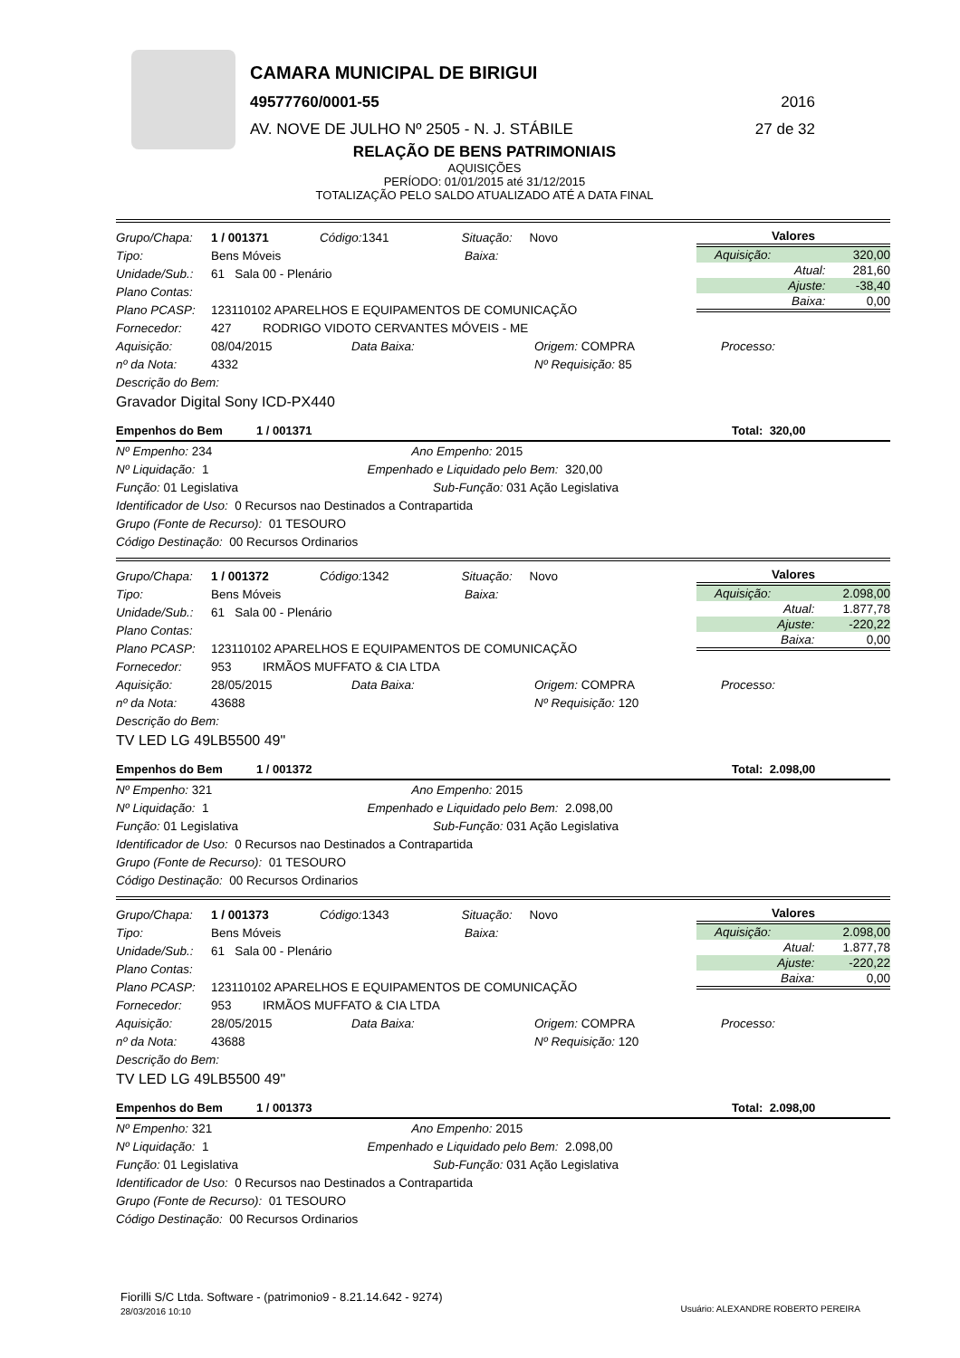CAMARA MUNICIPAL DE BIRIGUI
49577760/0001-55 2016
AV. NOVE DE JULHO Nº 2505 - N. J. STÁBILE
27 de 32
RELAÇÃO DE BENS PATRIMONIAIS
AQUISIÇÕES
PERÍODO: 01/01/2015 até 31/12/2015
TOTALIZAÇÃO PELO SALDO ATUALIZADO ATÉ A DATA FINAL
| Valores | |
| --- | --- |
| Aquisição: | 320,00 |
| Atual: | 281,60 |
| Ajuste: | -38,40 |
| Baixa: | 0,00 |
Grupo/Chapa: 1 / 001371 Código: 1341 Situação: Novo
Tipo: Bens Móveis Baixa:
Unidade/Sub.: 61 Sala 00 - Plenário
Plano Contas:
Plano PCASP: 123110102 APARELHOS E EQUIPAMENTOS DE COMUNICAÇÃO
Fornecedor: 427 RODRIGO VIDOTO CERVANTES MÓVEIS - ME
Aquisição: 08/04/2015 Data Baixa: Origem: COMPRA Processo:
nº da Nota: 4332 Nº Requisição: 85
Descrição do Bem:
Gravador Digital Sony ICD-PX440
Empenhos do Bem 1 / 001371 Total: 320,00
Nº Empenho: 234 Ano Empenho: 2015
Nº Liquidação: 1 Empenhado e Liquidado pelo Bem: 320,00
Função: 01 Legislativa Sub-Função: 031 Ação Legislativa
Identificador de Uso: 0 Recursos nao Destinados a Contrapartida
Grupo (Fonte de Recurso): 01 TESOURO
Código Destinação: 00 Recursos Ordinarios
| Valores | |
| --- | --- |
| Aquisição: | 2.098,00 |
| Atual: | 1.877,78 |
| Ajuste: | -220,22 |
| Baixa: | 0,00 |
Grupo/Chapa: 1 / 001372 Código: 1342 Situação: Novo
Tipo: Bens Móveis Baixa:
Unidade/Sub.: 61 Sala 00 - Plenário
Plano Contas:
Plano PCASP: 123110102 APARELHOS E EQUIPAMENTOS DE COMUNICAÇÃO
Fornecedor: 953 IRMÃOS MUFFATO & CIA LTDA
Aquisição: 28/05/2015 Data Baixa: Origem: COMPRA Processo:
nº da Nota: 43688 Nº Requisição: 120
Descrição do Bem:
TV LED LG 49LB5500 49"
Empenhos do Bem 1 / 001372 Total: 2.098,00
Nº Empenho: 321 Ano Empenho: 2015
Nº Liquidação: 1 Empenhado e Liquidado pelo Bem: 2.098,00
Função: 01 Legislativa Sub-Função: 031 Ação Legislativa
Identificador de Uso: 0 Recursos nao Destinados a Contrapartida
Grupo (Fonte de Recurso): 01 TESOURO
Código Destinação: 00 Recursos Ordinarios
| Valores | |
| --- | --- |
| Aquisição: | 2.098,00 |
| Atual: | 1.877,78 |
| Ajuste: | -220,22 |
| Baixa: | 0,00 |
Grupo/Chapa: 1 / 001373 Código: 1343 Situação: Novo
Tipo: Bens Móveis Baixa:
Unidade/Sub.: 61 Sala 00 - Plenário
Plano Contas:
Plano PCASP: 123110102 APARELHOS E EQUIPAMENTOS DE COMUNICAÇÃO
Fornecedor: 953 IRMÃOS MUFFATO & CIA LTDA
Aquisição: 28/05/2015 Data Baixa: Origem: COMPRA Processo:
nº da Nota: 43688 Nº Requisição: 120
Descrição do Bem:
TV LED LG 49LB5500 49"
Empenhos do Bem 1 / 001373 Total: 2.098,00
Nº Empenho: 321 Ano Empenho: 2015
Nº Liquidação: 1 Empenhado e Liquidado pelo Bem: 2.098,00
Função: 01 Legislativa Sub-Função: 031 Ação Legislativa
Identificador de Uso: 0 Recursos nao Destinados a Contrapartida
Grupo (Fonte de Recurso): 01 TESOURO
Código Destinação: 00 Recursos Ordinarios
Fiorilli S/C Ltda. Software - (patrimonio9 - 8.21.14.642 - 9274)
28/03/2016 10:10
Usuário: ALEXANDRE ROBERTO PEREIRA